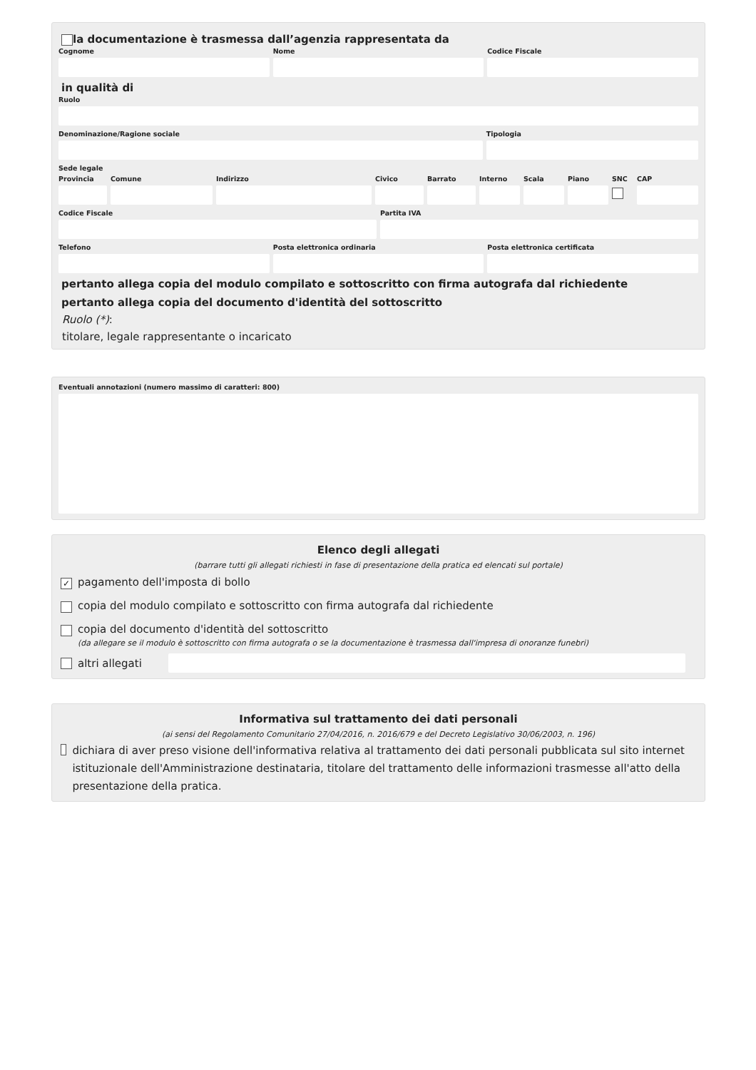la documentazione è trasmessa dall’agenzia rappresentata da
Cognome Nome Codice Fiscale
in qualità di
Ruolo
Denominazione/Ragione sociale Tipologia
Sede legale
Provincia
Comune Indirizzo Civico Barrato Interno
Scala Piano SNC CAP
Codice Fiscale Partita IVA
Telefono Posta elettronica ordinaria Posta elettronica certificata
pertanto allega copia del modulo compilato e sottoscritto con firma autografa dal richiedente
pertanto allega copia del documento d'identità del sottoscritto
Ruolo (*):
titolare, legale rappresentante o incaricato
Eventuali annotazioni (numero massimo di caratteri: 800)
Elenco degli allegati
(barrare tutti gli allegati richiesti in fase di presentazione della pratica ed elencati sul portale)
✓ pagamento dell'imposta di bollo
copia del modulo compilato e sottoscritto con firma autografa dal richiedente
copia del documento d'identità del sottoscritto
(da allegare se il modulo è sottoscritto con firma autografa o se la documentazione è trasmessa dall'impresa di onoranze funebri)
altri allegati
Informativa sul trattamento dei dati personali
(ai sensi del Regolamento Comunitario 27/04/2016, n. 2016/679 e del Decreto Legislativo 30/06/2003, n. 196)
dichiara di aver preso visione dell'informativa relativa al trattamento dei dati personali pubblicata sul sito internet istituzionale dell'Amministrazione destinataria, titolare del trattamento delle informazioni trasmesse all'atto della presentazione della pratica.